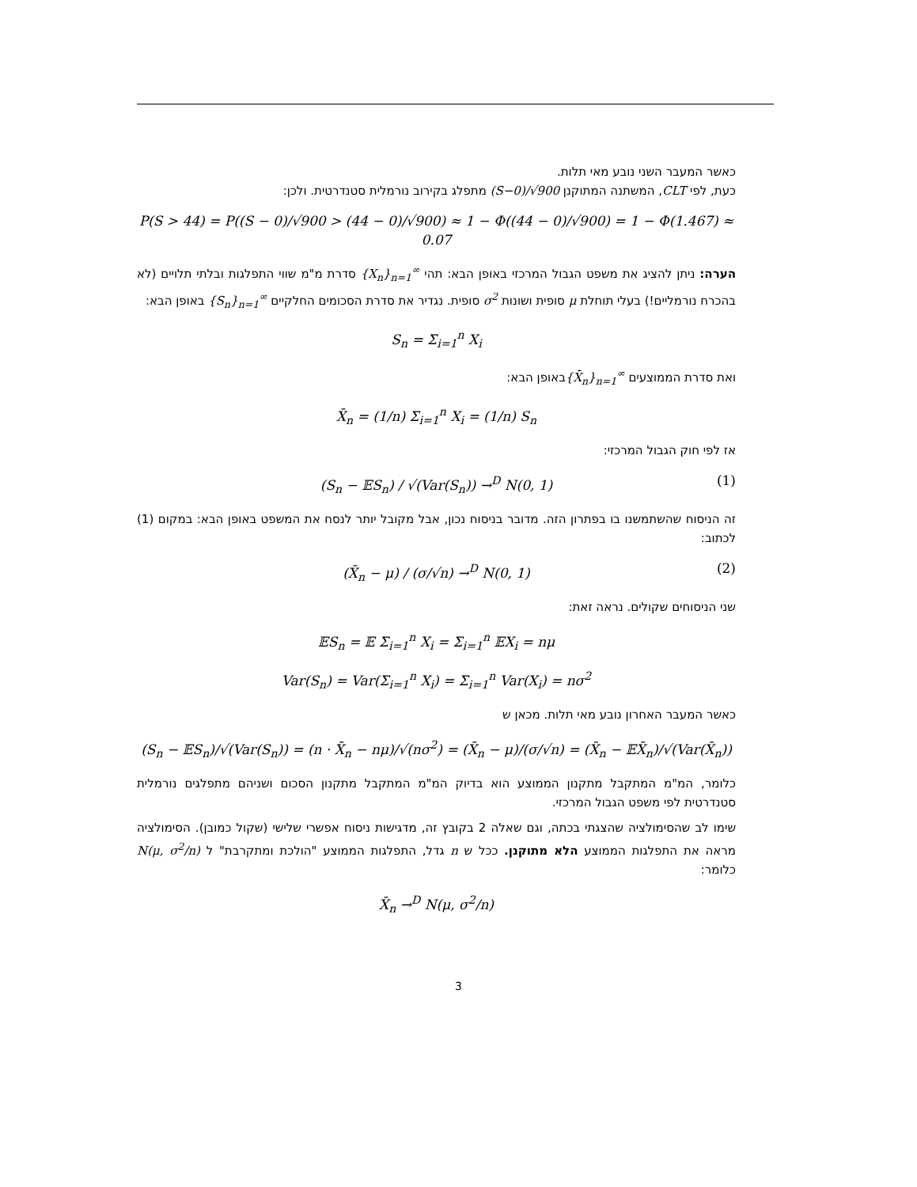כאשר המעבר השני נובע מאי תלות.
כעת, לפי CLT, המשתנה המתוקנן (S−0)/√900 מתפלג בקירוב נורמלית סטנדרטית. ולכן:
P(S > 44) = P((S − 0)/√900 > (44 − 0)/√900) ≈ 1 − Φ((44 − 0)/√900) = 1 − Φ(1.467) ≈ 0.07
הערה: ניתן להציג את משפט הגבול המרכזי באופן הבא: תהי {X<sub>n</sub>}<sub>n=1</sub><sup>∞</sup> סדרת מ"מ שווי התפלגות ובלתי תלויים (לא בהכרח נורמליים!) בעלי תוחלת μ סופית ושונות σ<sup>2</sup> סופית. נגדיר את סדרת הסכומים החלקיים {S<sub>n</sub>}<sub>n=1</sub><sup>∞</sup> באופן הבא:
S<sub>n</sub> = Σ<sub>i=1</sub><sup>n</sup> X<sub>i</sub>
ואת סדרת הממוצעים {X̄<sub>n</sub>}<sub>n=1</sub><sup>∞</sup>באופן הבא:
X̄<sub>n</sub> = (1/n) Σ<sub>i=1</sub><sup>n</sup> X<sub>i</sub> = (1/n) S<sub>n</sub>
אז לפי חוק הגבול המרכזי:
(S<sub>n</sub> − 𝔼S<sub>n</sub>) / √(Var(S<sub>n</sub>)) →<sup>D</sup> N(0, 1) (1)
זה הניסוח שהשתמשנו בו בפתרון הזה. מדובר בניסוח נכון, אבל מקובל יותר לנסח את המשפט באופן הבא: במקום (1) לכתוב:
(X̄<sub>n</sub> − μ) / (σ/√n) →<sup>D</sup> N(0, 1) (2)
שני הניסוחים שקולים. נראה זאת:
𝔼S<sub>n</sub> = 𝔼 Σ<sub>i=1</sub><sup>n</sup> X<sub>i</sub> = Σ<sub>i=1</sub><sup>n</sup> 𝔼X<sub>i</sub> = nμ
Var(S<sub>n</sub>) = Var(Σ<sub>i=1</sub><sup>n</sup> X<sub>i</sub>) = Σ<sub>i=1</sub><sup>n</sup> Var(X<sub>i</sub>) = nσ<sup>2</sup>
כאשר המעבר האחרון נובע מאי תלות. מכאן ש
(S<sub>n</sub> − 𝔼S<sub>n</sub>)/√(Var(S<sub>n</sub>)) = (n · X̄<sub>n</sub> − nμ)/√(nσ<sup>2</sup>) = (X̄<sub>n</sub> − μ)/(σ/√n) = (X̄<sub>n</sub> − 𝔼X̄<sub>n</sub>)/√(Var(X̄<sub>n</sub>))
כלומר, המ"מ המתקבל מתקנון הממוצע הוא בדיוק המ"מ המתקבל מתקנון הסכום ושניהם מתפלגים נורמלית סטנדרטית לפי משפט הגבול המרכזי.
שימו לב שהסימולציה שהצגתי בכתה, וגם שאלה 2 בקובץ זה, מדגישות ניסוח אפשרי שלישי (שקול כמובן). הסימולציה מראה את התפלגות הממוצע הלא מתוקנן. ככל ש n גדל, התפלגות הממוצע "הולכת ומתקרבת" ל N(μ, σ<sup>2</sup>/n) כלומר:
X̄<sub>n</sub> →<sup>D</sup> N(μ, σ<sup>2</sup>/n)
3